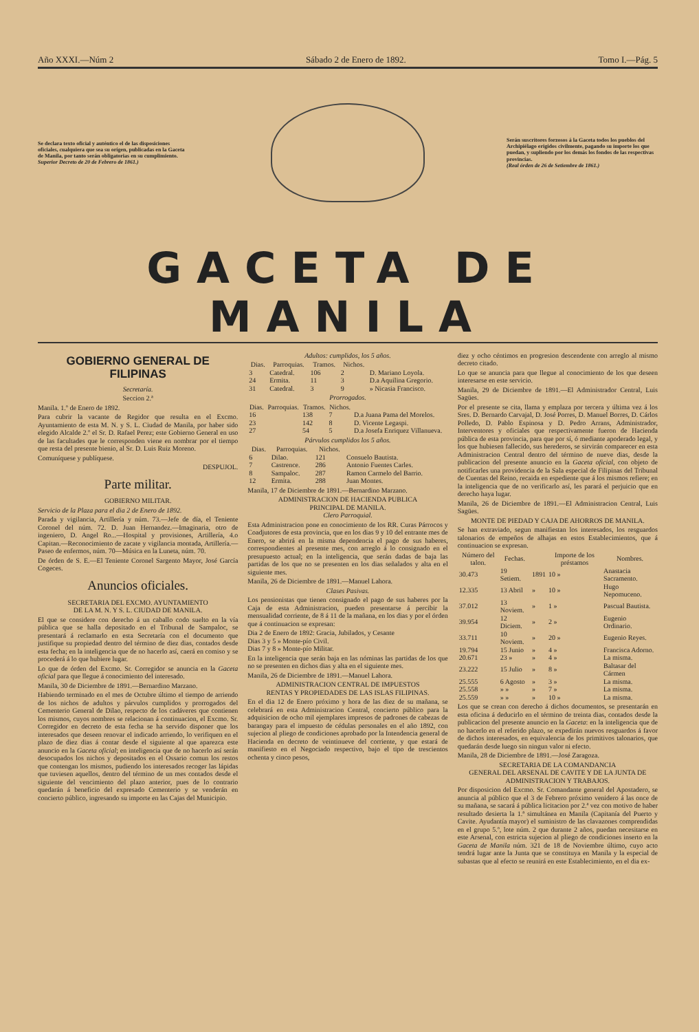Año XXXI.—Núm 2 Sábado 2 de Enero de 1892. Tomo I.—Pág. 5
Se declara texto oficial y auténtico el de las disposiciones oficiales, cualquiera que sea su orígen, publicadas en la Gaceta de Manila, por tanto serán obligatorias en su cumplimiento.
Superior Decreto de 20 de Febrero de 1861.)
Serán suscritores forzosos á la Gaceta todos los pueblos del Archipiélago erigidos civilmente, pagando su importe los que puedan, y supliendo por los demás los fondos de las respectivas provincias.
(Real órden de 26 de Setiembre de 1861.)
GACETA DE MANILA
GOBIERNO GENERAL DE FILIPINAS
Secretaría.
Seccion 2.ª
Manila. 1.º de Enero de 1892.
Para cubrir la vacante de Regidor que resulta en el Excmo. Ayuntamiento de esta M. N. y S. L. Ciudad de Manila, por haber sido elegido Alcalde 2.º el Sr. D. Rafael Perez; este Gobierno General en uso de las facultades que le corresponden viene en nombrar por el tiempo que resta del presente bienio, al Sr. D. Luis Ruiz Moreno.
Comuníquese y publíquese.
DESPUJOL.
Parte militar.
GOBIERNO MILITAR.
Servicio de la Plaza para el dia 2 de Enero de 1892.
Parada y vigilancia, Artillería y núm. 73.—Jefe de día, el Teniente Coronel del núm. 72. D. Juan Hernandez.—Imaginaria, otro de ingeniero, D. Angel Ro...—Hospital y provisiones, Artillería, 4.o Capitan.—Reconocimiento de zacate y vigilancia montada, Artillería.—Paseo de enfermos, núm. 70—Música en la Luneta, núm. 70.
De órden de S. E.—El Teniente Coronel Sargento Mayor, José García Cogeces.
Anuncios oficiales.
SECRETARIA DEL EXCMO. AYUNTAMIENTO
DE LA M. N. Y S. L. CIUDAD DE MANILA.
El que se considere con derecho á un caballo codo suelto en la vía pública que se halla depositado en el Tribunal de Sampaloc, se presentará á reclamarlo en esta Secretaría con el documento que justifique su propiedad dentro del término de diez dias, contados desde esta fecha; en la inteligencia que de no hacerlo así, caerá en comiso y se procederá á lo que hubiere lugar.
Lo que de órden del Excmo. Sr. Corregidor se anuncia en la Gaceta oficial para que llegue á conocimiento del interesado.
Manila, 30 de Diciembre de 1891.—Bernardino Marzano.
Habiendo terminado en el mes de Octubre último el tiempo de arriendo de los nichos de adultos y párvulos cumplidos y prorrogados del Cementerio General de Dilao, respecto de los cadáveres que contienen los mismos, cuyos nombres se relacionan á continuacion, el Excmo. Sr. Corregidor en decreto de esta fecha se ha servido disponer que los interesados que deseen renovar el indicado arriendo, lo verifiquen en el plazo de diez dias á contar desde el siguiente al que aparezca este anuncio en la Gaceta oficial; en inteligencia que de no hacerlo así serán desocupados los nichos y depositados en el Ossario comun los restos que contengan los mismos, pudiendo los interesados recoger las lápidas que tuviesen aquellos, dentro del término de un mes contados desde el siguiente del vencimiento del plazo anterior, pues de lo contrario quedarán á beneficio del expresado Cementerio y se venderán en concierto público, ingresando su importe en las Cajas del Municipio.
Adultos: cumplidos, los 5 años.
| Dias. | Parroquias. | Tramos. | Nichos. | |
| --- | --- | --- | --- | --- |
| 3 | Catedral. | 106 | 2 | D. Mariano Loyola. |
| 24 | Ermita. | 11 | 3 | D.a Aquilina Gregorio. |
| 31 | Catedral. | 3 | 9 | » Nicasia Francisco. |
Prorrogados.
| Dias. | Parroquias. | Tramos. | Nichos. | |
| --- | --- | --- | --- | --- |
| 16 | | 138 | 7 | D.a Juana Pama del Morelos. |
| 23 | | 142 | 8 | D. Vicente Legaspi. |
| 27 | | 54 | 5 | D.a Josefa Enriquez Villanueva. |
Párvulos cumplidos los 5 años.
| Dias. | Parroquias. | Nichos. | |
| --- | --- | --- | --- |
| 6 | Dilao. | 121 | Consuelo Bautista. |
| 7 | Castrence. | 286 | Antonio Fuentes Carles. |
| 8 | Sampaloc. | 287 | Ramon Carmelo del Barrio. |
| 12 | Ermita. | 288 | Juan Montes. |
Manila, 17 de Diciembre de 1891.—Bernardino Marzano.
ADMINISTRACION DE HACIENDA PUBLICA
PRINCIPAL DE MANILA.
Clero Parroquial.
Esta Administracion pone en conocimiento de los RR. Curas Párrocos y Coadjutores de esta provincia, que en los dias 9 y 10 del entrante mes de Enero, se abrirá en la misma dependencia el pago de sus haberes, correspondientes al presente mes, con arreglo á lo consignado en el presupuesto actual; en la inteligencia, que serán dadas de baja las partidas de los que no se presenten en los dias señalados y alta en el siguiente mes.
Manila, 26 de Diciembre de 1891.—Manuel Lahora.
Clases Pasivas.
Los pensionistas que tienen consignado el pago de sus haberes por la Caja de esta Administracion, pueden presentarse á percibir la mensualidad corriente, de 8 á 11 de la mañana, en los dias y por el órden que á continuacion se expresan:
Dia 2 de Enero de 1892: Gracia, Jubilados, y Cesante
Dias 3 y 5 » Monte-pío Civil.
Dias 7 y 8 » Monte-pío Militar.
En la inteligencia que serán baja en las nóminas las partidas de los que no se presenten en dichos dias y alta en el siguiente mes.
Manila, 26 de Diciembre de 1891.—Manuel Lahora.
ADMINISTRACION CENTRAL DE IMPUESTOS
RENTAS Y PROPIEDADES DE LAS ISLAS FILIPINAS.
En el dia 12 de Enero próximo y hora de las diez de su mañana, se celebrará en esta Administracion Central, concierto público para la adquisicion de ocho mil ejemplares impresos de padrones de cabezas de barangay para el impuesto de cédulas personales en el año 1892, con sujecion al pliego de condiciones aprobado por la Intendencia general de Hacienda en decreto de veintinueve del corriente, y que estará de manifiesto en el Negociado respectivo, bajo el tipo de trescientos ochenta y cinco pesos,
diez y ocho céntimos en progresion descendente con arreglo al mismo decreto citado.
Lo que se anuncia para que llegue al conocimiento de los que deseen interesarse en este servicio.
Manila, 29 de Diciembre de 1891.—El Administrador Central, Luis Sagües.
Por el presente se cita, llama y emplaza por tercera y última vez á los Sres. D. Bernardo Carvajal, D. José Porres, D. Manuel Borres, D. Cárlos Polledo, D. Pablo Espinosa y D. Pedro Arrans, Administrador, Interventores y oficiales que respectivamente fueron de Hacienda pública de esta provincia, para que por sí, ó mediante apoderado legal, y los que hubiesen fallecido, sus herederos, se sirvirán comparecer en esta Administracion Central dentro del término de nueve dias, desde la publicacion del presente anuncio en la Gaceta oficial, con objeto de notificarles una providencia de la Sala especial de Filipinas del Tribunal de Cuentas del Reino, recaida en espediente que á los mismos refiere; en la inteligencia que de no verificarlo así, les parará el perjuicio que en derecho haya lugar.
Manila, 26 de Diciembre de 1891.—El Administracion Central, Luis Sagües.
MONTE DE PIEDAD Y CAJA DE AHORROS DE MANILA.
Se han extraviado, segun manifiestan los interesados, los resguardos talonarios de empeños de alhajas en estos Establecimientos, que á continuacion se expresan.
| Número del talon. | Fechas. | | Importe de los préstamos | Nombres. |
| --- | --- | --- | --- | --- |
| 30.473 | 19 Setiem. | 1891 | 10 » | Anastacia Sacramento. |
| 12.335 | 13 Abril | » | 10 » | Hugo Nepomuceno. |
| 37.012 | 13 Noviem. | » | 1 » | Pascual Bautista. |
| 39.954 | 12 Diciem. | » | 2 » | Eugenio Ordinario. |
| 33.711 | 10 Noviem. | » | 20 » | Eugenio Reyes. |
| 19.794 | 15 Junio | » | 4 » | Francisca Adorno. |
| 20.671 | 23 » | » | 4 » | La misma. |
| 23.222 | 15 Julio | » | 8 » | Baltasar del Cármen |
| 25.555 | 6 Agosto | » | 3 » | La misma. |
| 25.558 | » » | » | 7 » | La misma. |
| 25.559 | » » | » | 10 » | La misma. |
Los que se crean con derecho á dichos documentos, se presentarán en esta oficina á deducirlo en el término de treinta dias, contados desde la publicacion del presente anuncio en la Gaceta: en la inteligencia que de no hacerlo en el referido plazo, se expedirán nuevos resguardos á favor de dichos interesados, en equivalencia de los primitivos talonarios, que quedarán desde luego sin ningun valor ni efecto.
Manila, 28 de Diciembre de 1891.—José Zaragoza.
SECRETARIA DE LA COMANDANCIA
GENERAL DEL ARSENAL DE CAVITE Y DE LA JUNTA DE ADMINISTRACION Y TRABAJOS.
Por disposicion del Excmo. Sr. Comandante general del Apostadero, se anuncia al público que el 3 de Febrero próximo venidero á las once de su mañana, se sacará á pública licitacion por 2.ª vez con motivo de haber resultado desierta la 1.ª simultánea en Manila (Capitanía del Puerto y Cavite. Ayudantía mayor) el suministro de las clavazones comprendidas en el grupo 5.º, lote núm. 2 que durante 2 años, puedan necesitarse en este Arsenal, con estricta sujecion al pliego de condiciones inserto en la Gaceta de Manila núm. 321 de 18 de Noviembre último, cuyo acto tendrá lugar ante la Junta que se constituya en Manila y la especial de subastas que al efecto se reunirá en este Establecimiento, en el dia ex-